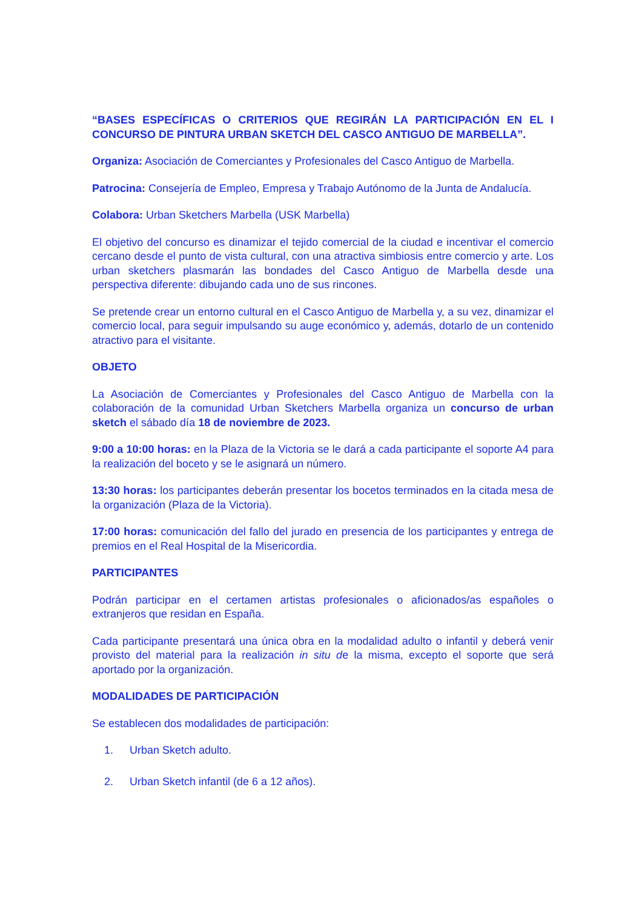“BASES ESPECÍFICAS O CRITERIOS QUE REGIRÁN LA PARTICIPACIÓN EN EL I CONCURSO DE PINTURA URBAN SKETCH DEL CASCO ANTIGUO DE MARBELLA”.
Organiza: Asociación de Comerciantes y Profesionales del Casco Antiguo de Marbella.
Patrocina: Consejería de Empleo, Empresa y Trabajo Autónomo de la Junta de Andalucía.
Colabora: Urban Sketchers Marbella (USK Marbella)
El objetivo del concurso es dinamizar el tejido comercial de la ciudad e incentivar el comercio cercano desde el punto de vista cultural, con una atractiva simbiosis entre comercio y arte. Los urban sketchers plasmarán las bondades del Casco Antiguo de Marbella desde una perspectiva diferente: dibujando cada uno de sus rincones.
Se pretende crear un entorno cultural en el Casco Antiguo de Marbella y, a su vez, dinamizar el comercio local, para seguir impulsando su auge económico y, además, dotarlo de un contenido atractivo para el visitante.
OBJETO
La Asociación de Comerciantes y Profesionales del Casco Antiguo de Marbella con la colaboración de la comunidad Urban Sketchers Marbella organiza un concurso de urban sketch el sábado día 18 de noviembre de 2023.
9:00 a 10:00 horas: en la Plaza de la Victoria se le dará a cada participante el soporte A4 para la realización del boceto y se le asignará un número.
13:30 horas: los participantes deberán presentar los bocetos terminados en la citada mesa de la organización (Plaza de la Victoria).
17:00 horas: comunicación del fallo del jurado en presencia de los participantes y entrega de premios en el Real Hospital de la Misericordia.
PARTICIPANTES
Podrán participar en el certamen artistas profesionales o aficionados/as españoles o extranjeros que residan en España.
Cada participante presentará una única obra en la modalidad adulto o infantil y deberá venir provisto del material para la realización in situ de la misma, excepto el soporte que será aportado por la organización.
MODALIDADES DE PARTICIPACIÓN
Se establecen dos modalidades de participación:
1. Urban Sketch adulto.
2. Urban Sketch infantil (de 6 a 12 años).